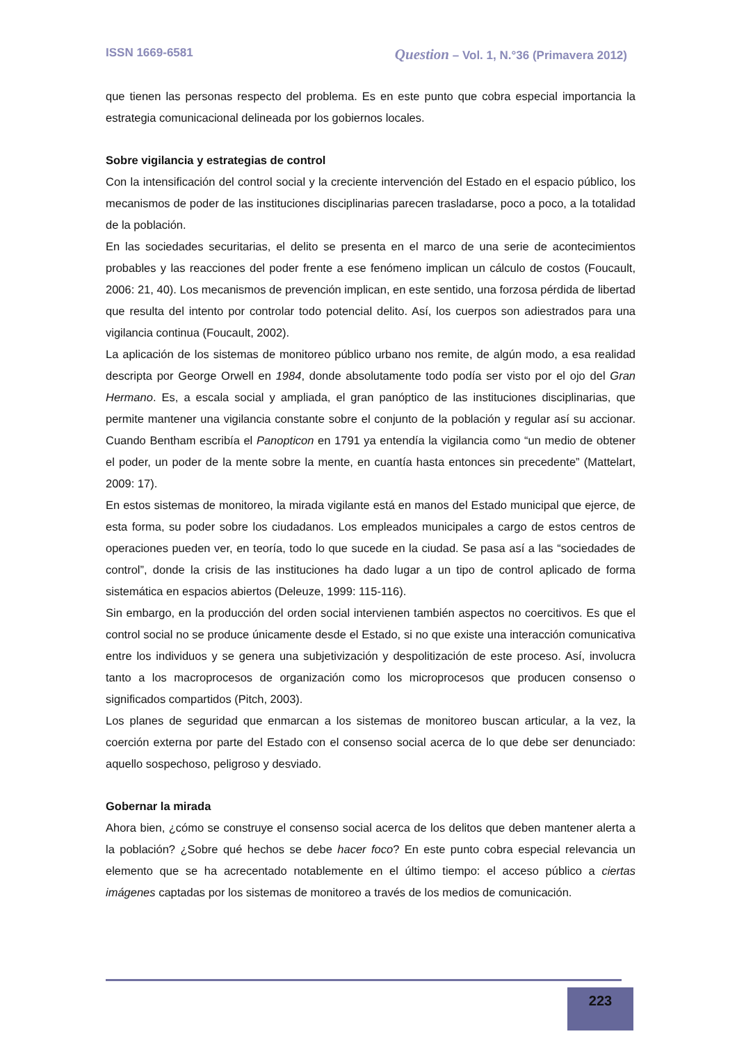ISSN 1669-6581 Question – Vol. 1, N.°36 (Primavera 2012)
que tienen las personas respecto del problema. Es en este punto que cobra especial importancia la estrategia comunicacional delineada por los gobiernos locales.
Sobre vigilancia y estrategias de control
Con la intensificación del control social y la creciente intervención del Estado en el espacio público, los mecanismos de poder de las instituciones disciplinarias parecen trasladarse, poco a poco, a la totalidad de la población.
En las sociedades securitarias, el delito se presenta en el marco de una serie de acontecimientos probables y las reacciones del poder frente a ese fenómeno implican un cálculo de costos (Foucault, 2006: 21, 40). Los mecanismos de prevención implican, en este sentido, una forzosa pérdida de libertad que resulta del intento por controlar todo potencial delito. Así, los cuerpos son adiestrados para una vigilancia continua (Foucault, 2002).
La aplicación de los sistemas de monitoreo público urbano nos remite, de algún modo, a esa realidad descripta por George Orwell en 1984, donde absolutamente todo podía ser visto por el ojo del Gran Hermano. Es, a escala social y ampliada, el gran panóptico de las instituciones disciplinarias, que permite mantener una vigilancia constante sobre el conjunto de la población y regular así su accionar. Cuando Bentham escribía el Panopticon en 1791 ya entendía la vigilancia como “un medio de obtener el poder, un poder de la mente sobre la mente, en cuantía hasta entonces sin precedente” (Mattelart, 2009: 17).
En estos sistemas de monitoreo, la mirada vigilante está en manos del Estado municipal que ejerce, de esta forma, su poder sobre los ciudadanos. Los empleados municipales a cargo de estos centros de operaciones pueden ver, en teoría, todo lo que sucede en la ciudad. Se pasa así a las “sociedades de control”, donde la crisis de las instituciones ha dado lugar a un tipo de control aplicado de forma sistemática en espacios abiertos (Deleuze, 1999: 115-116).
Sin embargo, en la producción del orden social intervienen también aspectos no coercitivos. Es que el control social no se produce únicamente desde el Estado, si no que existe una interacción comunicativa entre los individuos y se genera una subjetivización y despolitización de este proceso. Así, involucra tanto a los macroprocesos de organización como los microprocesos que producen consenso o significados compartidos (Pitch, 2003).
Los planes de seguridad que enmarcan a los sistemas de monitoreo buscan articular, a la vez, la coerción externa por parte del Estado con el consenso social acerca de lo que debe ser denunciado: aquello sospechoso, peligroso y desviado.
Gobernar la mirada
Ahora bien, ¿cómo se construye el consenso social acerca de los delitos que deben mantener alerta a la población? ¿Sobre qué hechos se debe hacer foco? En este punto cobra especial relevancia un elemento que se ha acrecentado notablemente en el último tiempo: el acceso público a ciertas imágenes captadas por los sistemas de monitoreo a través de los medios de comunicación.
223